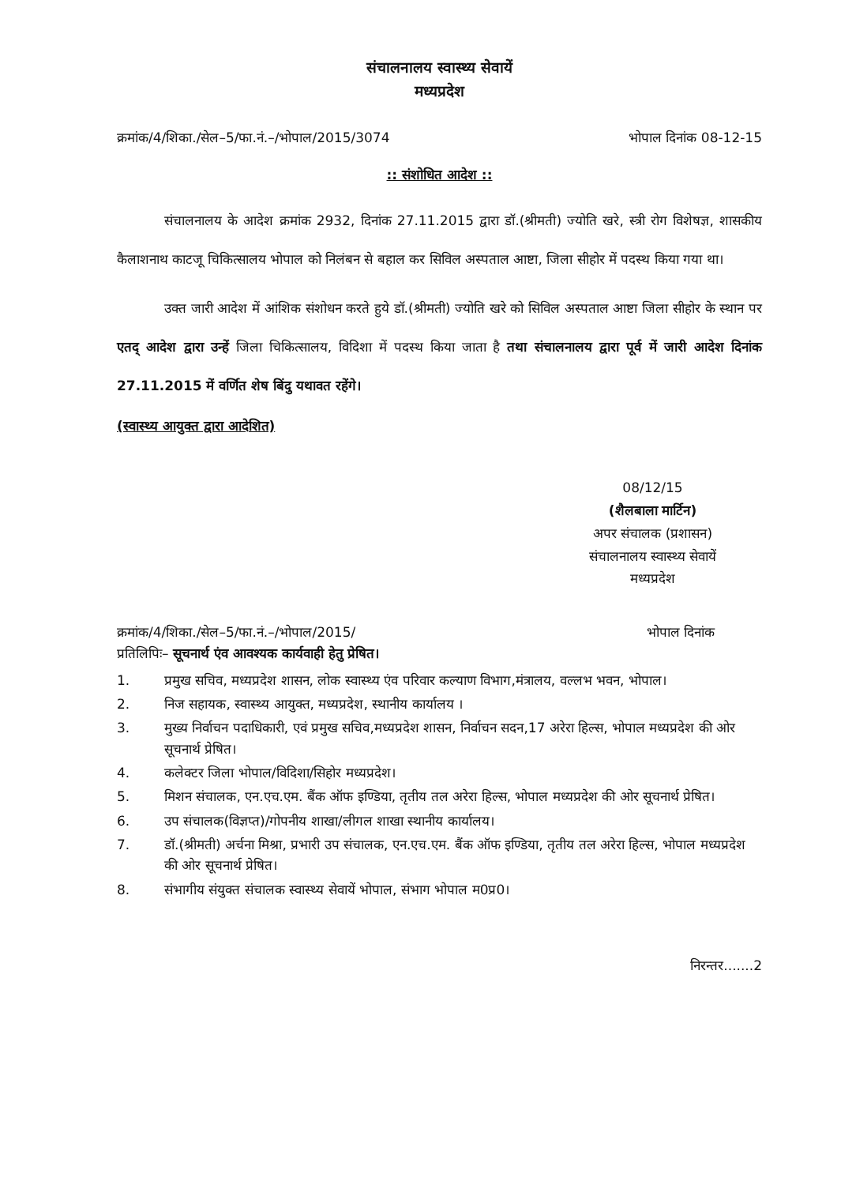संचालनालय स्वास्थ्य सेवायें
मध्यप्रदेश
क्रमांक/4/शिका./सेल–5/फा.नं.–/भोपाल/2015/3074 भोपाल दिनांक 08-12-15
:: संशोधित आदेश ::
संचालनालय के आदेश क्रमांक 2932, दिनांक 27.11.2015 द्वारा डॉ.(श्रीमती) ज्योति खरे, स्त्री रोग विशेषज्ञ, शासकीय कैलाशनाथ काटजू चिकित्सालय भोपाल को निलंबन से बहाल कर सिविल अस्पताल आष्टा, जिला सीहोर में पदस्थ किया गया था।
उक्त जारी आदेश में आंशिक संशोधन करते हुये डॉ.(श्रीमती) ज्योति खरे को सिविल अस्पताल आष्टा जिला सीहोर के स्थान पर एतद् आदेश द्वारा उन्हें जिला चिकित्सालय, विदिशा में पदस्थ किया जाता है तथा संचालनालय द्वारा पूर्व में जारी आदेश दिनांक 27.11.2015 में वर्णित शेष बिंदु यथावत रहेंगे।
(स्वास्थ्य आयुक्त द्वारा आदेशित)
08/12/15
(शैलबाला मार्टिन)
अपर संचालक (प्रशासन)
संचालनालय स्वास्थ्य सेवायें
मध्यप्रदेश
क्रमांक/4/शिका./सेल–5/फा.नं.–/भोपाल/2015/ भोपाल दिनांक
प्रतिलिपिः– सूचनार्थ एंव आवश्यक कार्यवाही हेतु प्रेषित।
1. प्रमुख सचिव, मध्यप्रदेश शासन, लोक स्वास्थ्य एंव परिवार कल्याण विभाग,मंत्रालय, वल्लभ भवन, भोपाल।
2. निज सहायक, स्वास्थ्य आयुक्त, मध्यप्रदेश, स्थानीय कार्यालय ।
3. मुख्य निर्वाचन पदाधिकारी, एवं प्रमुख सचिव,मध्यप्रदेश शासन, निर्वाचन सदन,17 अरेरा हिल्स, भोपाल मध्यप्रदेश की ओर सूचनार्थ प्रेषित।
4. कलेक्टर जिला भोपाल/विदिशा/सिहोर मध्यप्रदेश।
5. मिशन संचालक, एन.एच.एम. बैंक ऑफ इण्डिया, तृतीय तल अरेरा हिल्स, भोपाल मध्यप्रदेश की ओर सूचनार्थ प्रेषित।
6. उप संचालक(विज्ञप्त)/गोपनीय शाखा/लीगल शाखा स्थानीय कार्यालय।
7. डॉ.(श्रीमती) अर्चना मिश्रा, प्रभारी उप संचालक, एन.एच.एम. बैंक ऑफ इण्डिया, तृतीय तल अरेरा हिल्स, भोपाल मध्यप्रदेश की ओर सूचनार्थ प्रेषित।
8. संभागीय संयुक्त संचालक स्वास्थ्य सेवायें भोपाल, संभाग भोपाल म0प्र0।
निरन्तर.......2